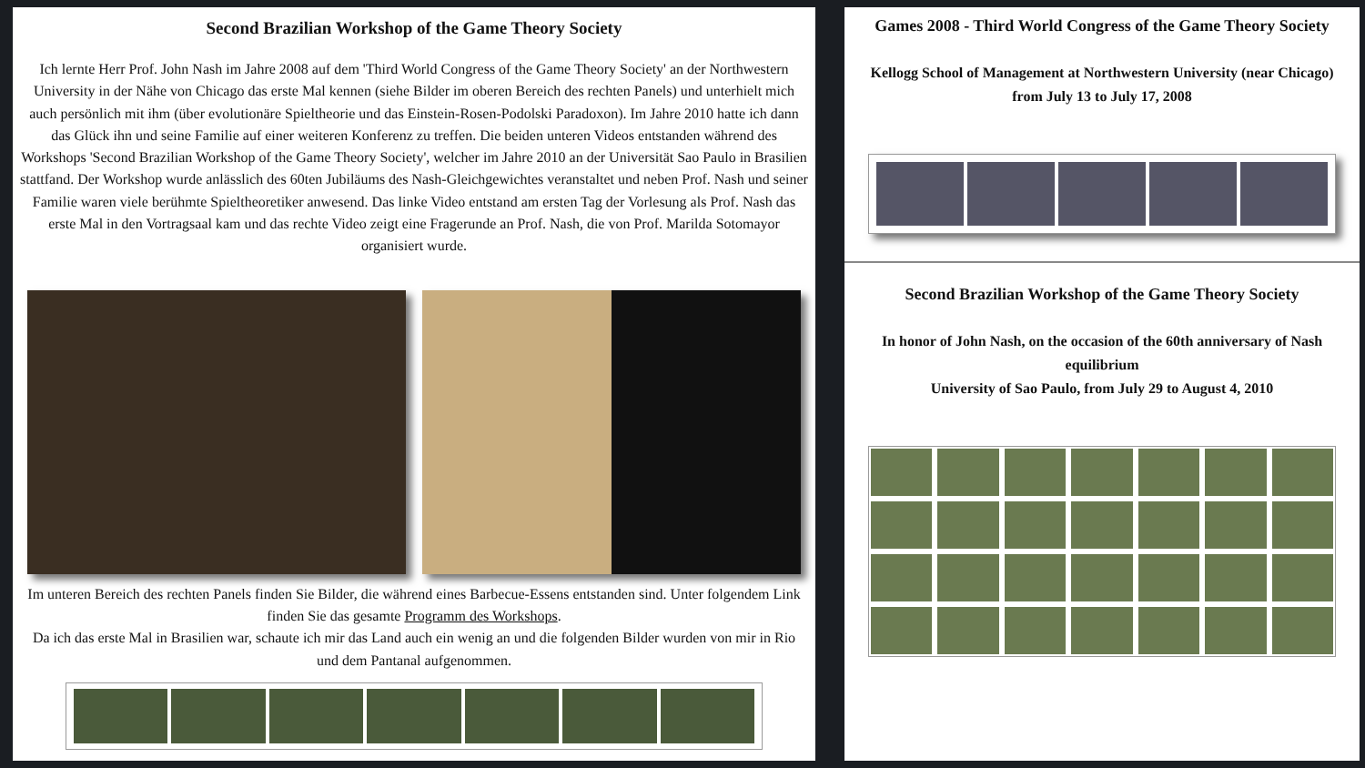Second Brazilian Workshop of the Game Theory Society
Ich lernte Herr Prof. John Nash im Jahre 2008 auf dem 'Third World Congress of the Game Theory Society' an der Northwestern University in der Nähe von Chicago das erste Mal kennen (siehe Bilder im oberen Bereich des rechten Panels) und unterhielt mich auch persönlich mit ihm (über evolutionäre Spieltheorie und das Einstein-Rosen-Podolski Paradoxon). Im Jahre 2010 hatte ich dann das Glück ihn und seine Familie auf einer weiteren Konferenz zu treffen. Die beiden unteren Videos entstanden während des Workshops 'Second Brazilian Workshop of the Game Theory Society', welcher im Jahre 2010 an der Universität Sao Paulo in Brasilien stattfand. Der Workshop wurde anlässlich des 60ten Jubiläums des Nash-Gleichgewichtes veranstaltet und neben Prof. Nash und seiner Familie waren viele berühmte Spieltheoretiker anwesend. Das linke Video entstand am ersten Tag der Vorlesung als Prof. Nash das erste Mal in den Vortragsaal kam und das rechte Video zeigt eine Fragerunde an Prof. Nash, die von Prof. Marilda Sotomayor organisiert wurde.
Im unteren Bereich des rechten Panels finden Sie Bilder, die während eines Barbecue-Essens entstanden sind. Unter folgendem Link finden Sie das gesamte Programm des Workshops.
Da ich das erste Mal in Brasilien war, schaute ich mir das Land auch ein wenig an und die folgenden Bilder wurden von mir in Rio und dem Pantanal aufgenommen.
Games 2008 - Third World Congress of the Game Theory Society
Kellogg School of Management at Northwestern University (near Chicago)
from July 13 to July 17, 2008
Second Brazilian Workshop of the Game Theory Society
In honor of John Nash, on the occasion of the 60th anniversary of Nash equilibrium
University of Sao Paulo, from July 29 to August 4, 2010